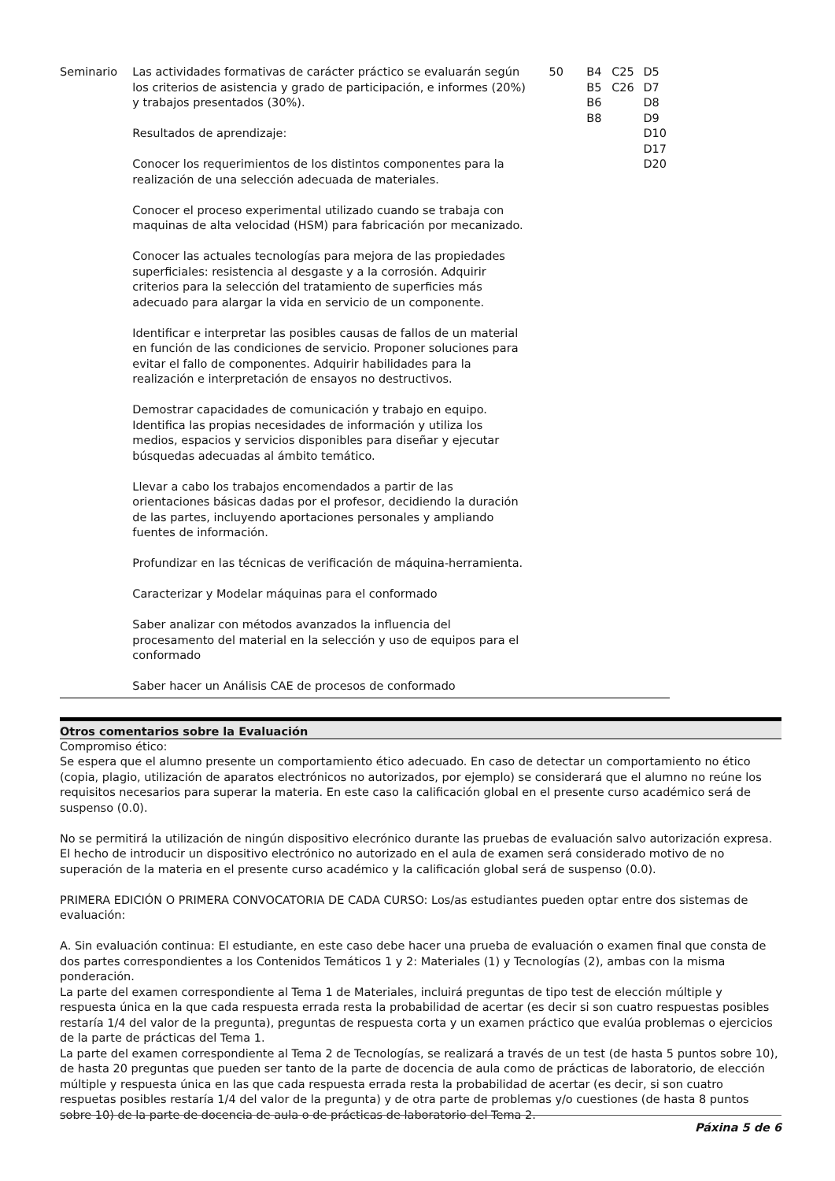| Seminario | Las actividades formativas de carácter práctico se evaluarán según los criterios de asistencia y grado de participación, e informes (20%) y trabajos presentados (30%). Resultados de aprendizaje: Conocer los requerimientos de los distintos componentes para la realización de una selección adecuada de materiales. Conocer el proceso experimental utilizado cuando se trabaja con maquinas de alta velocidad (HSM) para fabricación por mecanizado. Conocer las actuales tecnologías para mejora de las propiedades superficiales: resistencia al desgaste y a la corrosión. Adquirir criterios para la selección del tratamiento de superficies más adecuado para alargar la vida en servicio de un componente. Identificar e interpretar las posibles causas de fallos de un material en función de las condiciones de servicio. Proponer soluciones para evitar el fallo de componentes. Adquirir habilidades para la realización e interpretación de ensayos no destructivos. Demostrar capacidades de comunicación y trabajo en equipo. Identifica las propias necesidades de información y utiliza los medios, espacios y servicios disponibles para diseñar y ejecutar búsquedas adecuadas al ámbito temático. Llevar a cabo los trabajos encomendados a partir de las orientaciones básicas dadas por el profesor, decidiendo la duración de las partes, incluyendo aportaciones personales y ampliando fuentes de información. Profundizar en las técnicas de verificación de máquina-herramienta. Caracterizar y Modelar máquinas para el conformado Saber analizar con métodos avanzados la influencia del procesamento del material en la selección y uso de equipos para el conformado Saber hacer un Análisis CAE de procesos de conformado | 50 | B4 B5 B6 B8 | C25 C26 | D5 D7 D8 D9 D10 D17 D20 |
Otros comentarios sobre la Evaluación
Compromiso ético:
Se espera que el alumno presente un comportamiento ético adecuado. En caso de detectar un comportamiento no ético (copia, plagio, utilización de aparatos electrónicos no autorizados, por ejemplo) se considerará que el alumno no reúne los requisitos necesarios para superar la materia. En este caso la calificación global en el presente curso académico será de suspenso (0.0).
No se permitirá la utilización de ningún dispositivo elecrónico durante las pruebas de evaluación salvo autorización expresa. El hecho de introducir un dispositivo electrónico no autorizado en el aula de examen será considerado motivo de no superación de la materia en el presente curso académico y la calificación global será de suspenso (0.0).
PRIMERA EDICIÓN O PRIMERA CONVOCATORIA DE CADA CURSO: Los/as estudiantes pueden optar entre dos sistemas de evaluación:
A. Sin evaluación continua: El estudiante, en este caso debe hacer una prueba de evaluación o examen final que consta de dos partes correspondientes a los Contenidos Temáticos 1 y 2: Materiales (1) y Tecnologías (2), ambas con la misma ponderación.
La parte del examen correspondiente al Tema 1 de Materiales, incluirá preguntas de tipo test de elección múltiple y respuesta única en la que cada respuesta errada resta la probabilidad de acertar (es decir si son cuatro respuestas posibles restaría 1/4 del valor de la pregunta), preguntas de respuesta corta y un examen práctico que evalúa problemas o ejercicios de la parte de prácticas del Tema 1.
La parte del examen correspondiente al Tema 2 de Tecnologías, se realizará a través de un test (de hasta 5 puntos sobre 10), de hasta 20 preguntas que pueden ser tanto de la parte de docencia de aula como de prácticas de laboratorio, de elección múltiple y respuesta única en las que cada respuesta errada resta la probabilidad de acertar (es decir, si son cuatro respuetas posibles restaría 1/4 del valor de la pregunta) y de otra parte de problemas y/o cuestiones (de hasta 8 puntos sobre 10) de la parte de docencia de aula o de prácticas de laboratorio del Tema 2.
Páxina 5 de 6